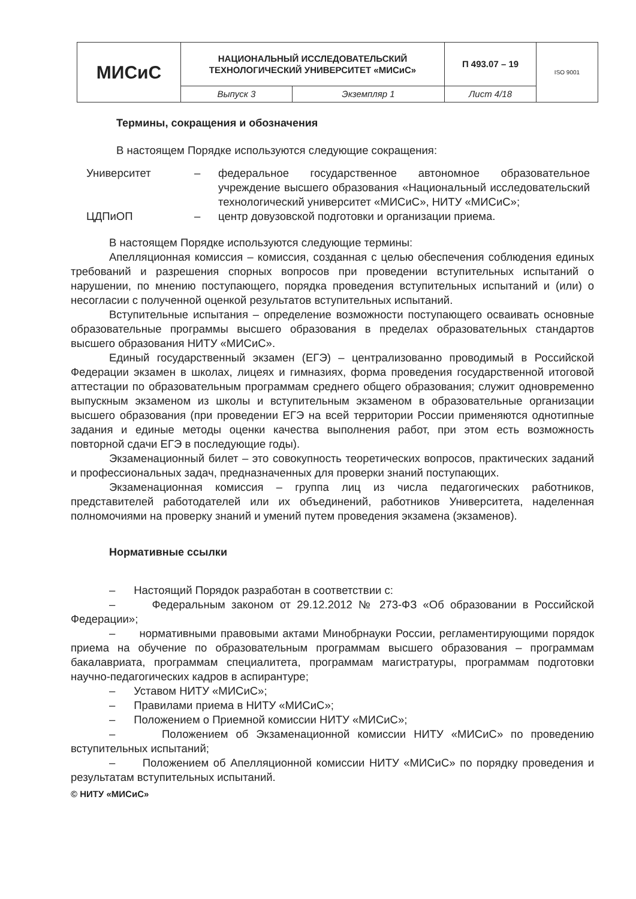| МИСиС | НАЦИОНАЛЬНЫЙ ИССЛЕДОВАТЕЛЬСКИЙ ТЕХНОЛОГИЧЕСКИЙ УНИВЕРСИТЕТ «МИСиС» | | П 493.07 – 19 | ISO 9001 |
| | Выпуск 3 | Экземпляр 1 | Лист 4/18 | |
Термины, сокращения и обозначения
В настоящем Порядке используются следующие сокращения:
| Университет | – | федеральное государственное автономное образовательное учреждение высшего образования «Национальный исследовательский технологический университет «МИСиС», НИТУ «МИСиС»; |
| ЦДПиОП | – | центр довузовской подготовки и организации приема. |
В настоящем Порядке используются следующие термины:
Апелляционная комиссия – комиссия, созданная с целью обеспечения соблюдения единых требований и разрешения спорных вопросов при проведении вступительных испытаний о нарушении, по мнению поступающего, порядка проведения вступительных испытаний и (или) о несогласии с полученной оценкой результатов вступительных испытаний.
Вступительные испытания – определение возможности поступающего осваивать основные образовательные программы высшего образования в пределах образовательных стандартов высшего образования НИТУ «МИСиС».
Единый государственный экзамен (ЕГЭ) – централизованно проводимый в Российской Федерации экзамен в школах, лицеях и гимназиях, форма проведения государственной итоговой аттестации по образовательным программам среднего общего образования; служит одновременно выпускным экзаменом из школы и вступительным экзаменом в образовательные организации высшего образования (при проведении ЕГЭ на всей территории России применяются однотипные задания и единые методы оценки качества выполнения работ, при этом есть возможность повторной сдачи ЕГЭ в последующие годы).
Экзаменационный билет – это совокупность теоретических вопросов, практических заданий и профессиональных задач, предназначенных для проверки знаний поступающих.
Экзаменационная комиссия – группа лиц из числа педагогических работников, представителей работодателей или их объединений, работников Университета, наделенная полномочиями на проверку знаний и умений путем проведения экзамена (экзаменов).
Нормативные ссылки
– Настоящий Порядок разработан в соответствии с:
– Федеральным законом от 29.12.2012 № 273-ФЗ «Об образовании в Российской Федерации»;
– нормативными правовыми актами Минобрнауки России, регламентирующими порядок приема на обучение по образовательным программам высшего образования – программам бакалавриата, программам специалитета, программам магистратуры, программам подготовки научно-педагогических кадров в аспирантуре;
– Уставом НИТУ «МИСиС»;
– Правилами приема в НИТУ «МИСиС»;
– Положением о Приемной комиссии НИТУ «МИСиС»;
– Положением об Экзаменационной комиссии НИТУ «МИСиС» по проведению вступительных испытаний;
– Положением об Апелляционной комиссии НИТУ «МИСиС» по порядку проведения и результатам вступительных испытаний.
© НИТУ «МИСиС»